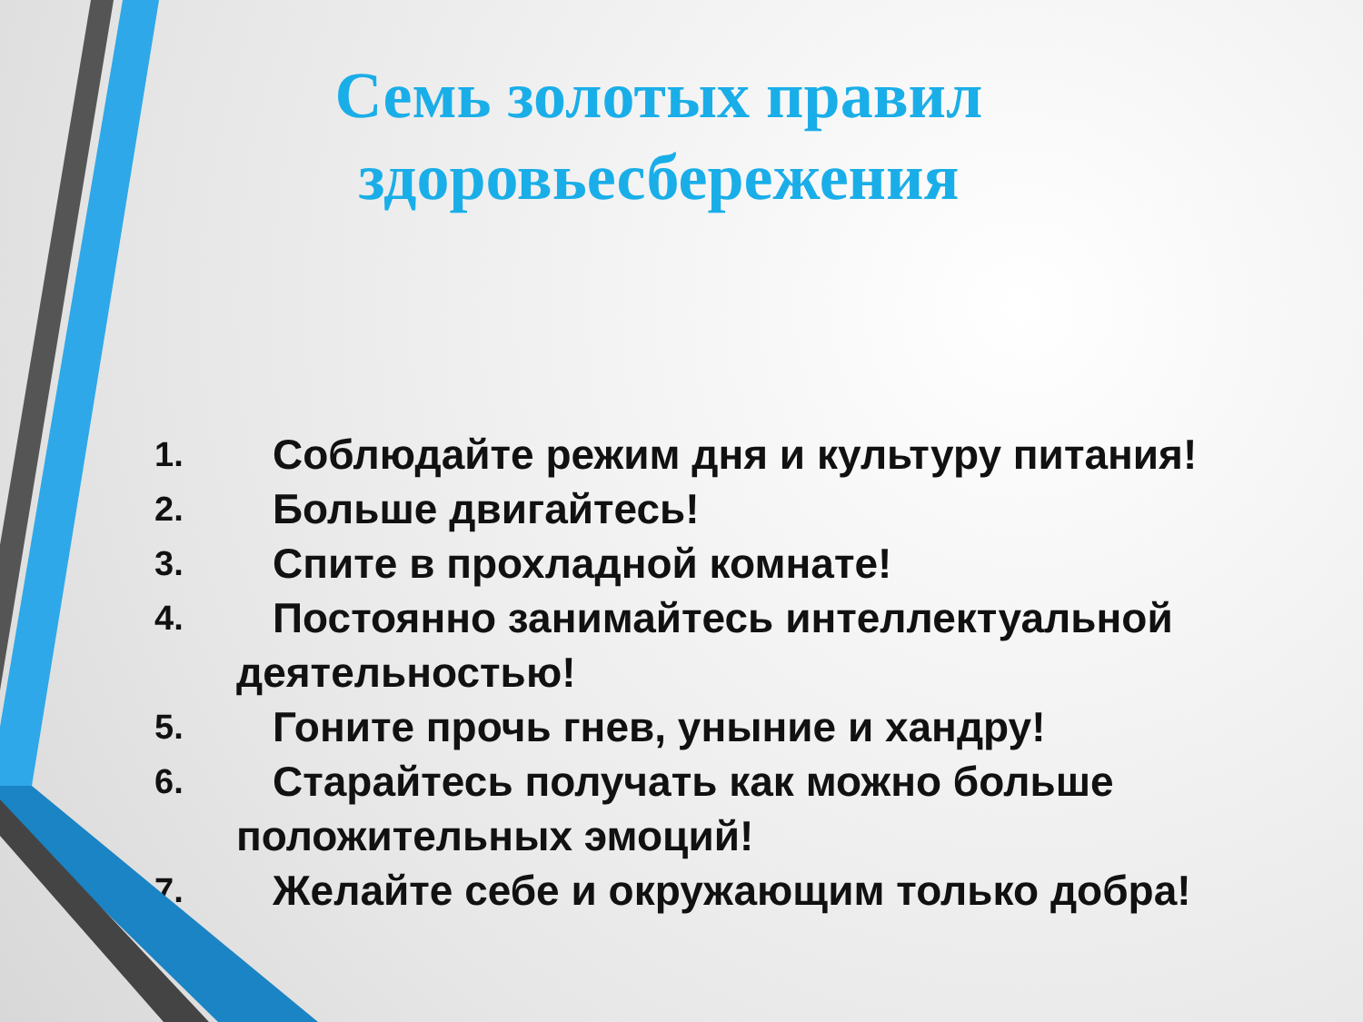Семь золотых правил здоровьесбережения
1. Соблюдайте режим дня и культуру питания!
2. Больше двигайтесь!
3. Спите в прохладной комнате!
4. Постоянно занимайтесь интеллектуальной
деятельностью!
5. Гоните прочь гнев, уныние и хандру!
6. Старайтесь получать как можно больше
положительных эмоций!
7. Желайте себе и окружающим только добра!